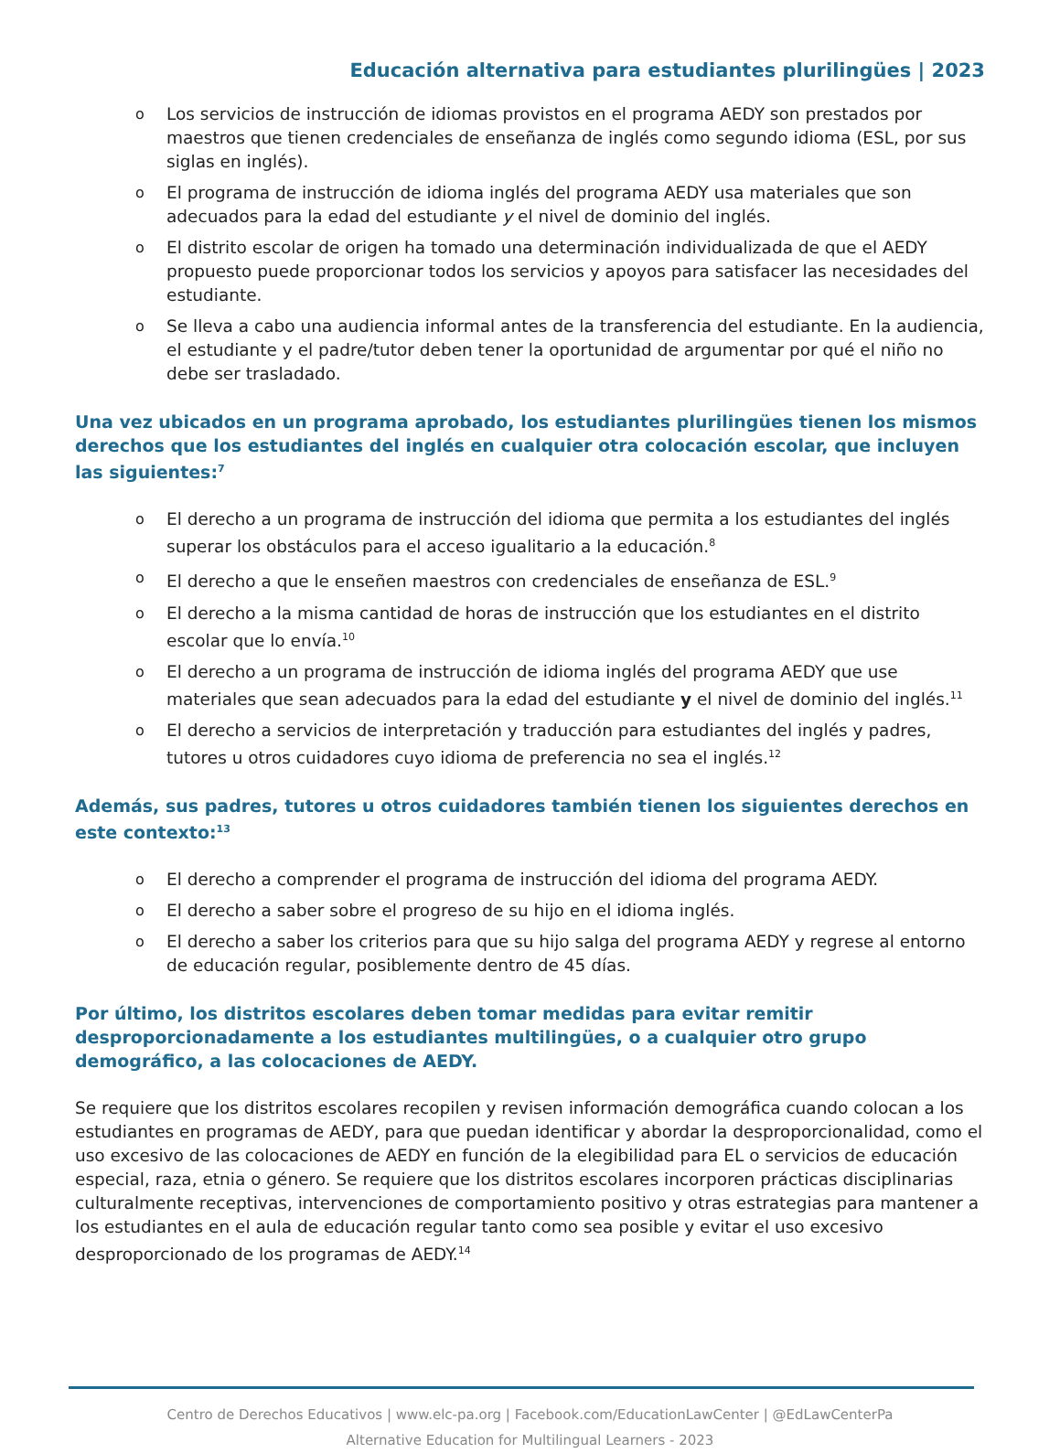Educación alternativa para estudiantes plurilingües | 2023
o Los servicios de instrucción de idiomas provistos en el programa AEDY son prestados por maestros que tienen credenciales de enseñanza de inglés como segundo idioma (ESL, por sus siglas en inglés).
o El programa de instrucción de idioma inglés del programa AEDY usa materiales que son adecuados para la edad del estudiante y el nivel de dominio del inglés.
o El distrito escolar de origen ha tomado una determinación individualizada de que el AEDY propuesto puede proporcionar todos los servicios y apoyos para satisfacer las necesidades del estudiante.
o Se lleva a cabo una audiencia informal antes de la transferencia del estudiante. En la audiencia, el estudiante y el padre/tutor deben tener la oportunidad de argumentar por qué el niño no debe ser trasladado.
Una vez ubicados en un programa aprobado, los estudiantes plurilingües tienen los mismos derechos que los estudiantes del inglés en cualquier otra colocación escolar, que incluyen las siguientes:<sup>7</sup>
o El derecho a un programa de instrucción del idioma que permita a los estudiantes del inglés superar los obstáculos para el acceso igualitario a la educación.<sup>8</sup>
o El derecho a que le enseñen maestros con credenciales de enseñanza de ESL.<sup>9</sup>
o El derecho a la misma cantidad de horas de instrucción que los estudiantes en el distrito escolar que lo envía.<sup>10</sup>
o El derecho a un programa de instrucción de idioma inglés del programa AEDY que use materiales que sean adecuados para la edad del estudiante y el nivel de dominio del inglés.<sup>11</sup>
o El derecho a servicios de interpretación y traducción para estudiantes del inglés y padres, tutores u otros cuidadores cuyo idioma de preferencia no sea el inglés.<sup>12</sup>
Además, sus padres, tutores u otros cuidadores también tienen los siguientes derechos en este contexto:<sup>13</sup>
o El derecho a comprender el programa de instrucción del idioma del programa AEDY.
o El derecho a saber sobre el progreso de su hijo en el idioma inglés.
o El derecho a saber los criterios para que su hijo salga del programa AEDY y regrese al entorno de educación regular, posiblemente dentro de 45 días.
Por último, los distritos escolares deben tomar medidas para evitar remitir desproporcionadamente a los estudiantes multilingües, o a cualquier otro grupo demográfico, a las colocaciones de AEDY.
Se requiere que los distritos escolares recopilen y revisen información demográfica cuando colocan a los estudiantes en programas de AEDY, para que puedan identificar y abordar la desproporcionalidad, como el uso excesivo de las colocaciones de AEDY en función de la elegibilidad para EL o servicios de educación especial, raza, etnia o género. Se requiere que los distritos escolares incorporen prácticas disciplinarias culturalmente receptivas, intervenciones de comportamiento positivo y otras estrategias para mantener a los estudiantes en el aula de educación regular tanto como sea posible y evitar el uso excesivo desproporcionado de los programas de AEDY.<sup>14</sup>
Centro de Derechos Educativos | www.elc-pa.org | Facebook.com/EducationLawCenter | @EdLawCenterPa
Alternative Education for Multilingual Learners - 2023